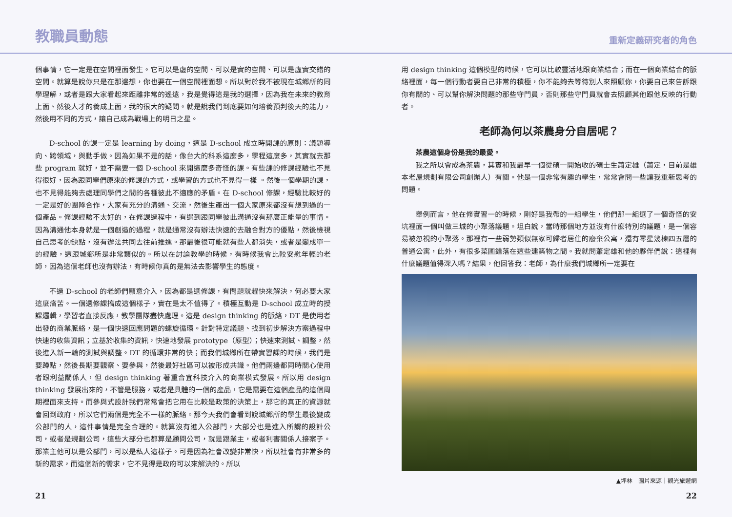教職員動態
重新定義研究者的角色
個事情，它一定是在空間裡面發生。它可以是虛的空間、可以是實的空間、可以是虛實交錯的空間。就算是說你只是在那邊想，你也要在一個空間裡面想。所以對於我不被現在城鄉所的同學理解，或者是跟大家看起來距離非常的遙遠，我是覺得這是我的選擇，因為我在未來的教育上面、然後人才的養成上面，我的很大的疑問。就是說我們到底要如何培養預判後天的能力，然後用不同的方式，讓自己成為戰場上的明日之星。
D-school 的課一定是 learning by doing，這是 D-school 成立時開課的原則：議題導向、跨領域，與動手做。因為如果不是的話，像台大的科系這麼多，學程這麼多，其實就去那些 program 就好，並不需要一個 D-school 來開這麼多奇怪的課。有些課的修課經驗也不見得很好，因為跟同學們原來的修課的方式，或學習的方式也不見得一樣 。然後一個學期的課，也不見得能夠去處理同學們之間的各種彼此不適應的矛盾。在 D-school 修課，經驗比較好的一定是好的團隊合作，大家有充分的溝通、交流，然後生產出一個大家原來都沒有想到過的一個產品。修課經驗不太好的，在修課過程中，有遇到跟同學彼此溝通沒有那麼正能量的事情。因為溝通他本身就是一個創造的過程，就是通常沒有辦法快速的去融合對方的優點，然後檢視自己思考的缺點，沒有辦法共同去往前推進。那最後很可能就有些人都消失，或者是變成單一的經驗，這跟城鄉所是非常類似的。所以在討論教學的時候，有時候我會比較安慰年輕的老師，因為這個老師也沒有辦法，有時候你真的是無法去影響學生的態度。
不過 D-school 的老師們願意介入，因為都是選修課，有問題就趕快來解決，何必要大家這麼痛苦。一個選修課搞成這個樣子，實在是太不值得了。積極互動是 D-school 成立時的授課邏輯，學習者直接反應，教學團隊盡快處理。這是 design thinking 的脈絡，DT 是使用者出發的商業脈絡，是一個快速回應問題的螺旋循環。針對特定議題、找到初步解決方案過程中快速的收集資訊；立基於收集的資訊，快速地發展 prototype（原型）；快速來測試、調整，然後進入新一輪的測試與調整。DT 的循環非常的快；而我們城鄉所在帶實習課的時候，我們是要蹲點，然後長期要觀察、要參與，然後最好社區可以被形成共識。他們兩邊都同時關心使用者跟利益關係人，但 design thinking 著重合宜科技介入的商業模式發展。所以用 design thinking 發展出來的，不管是服務，或者是具體的一個的產品，它是需要在這個產品的這個周期裡面來支持。而參與式設計我們常常會把它用在比較是政策的決策上，那它的真正的資源就會回到政府，所以它們兩個是完全不一樣的脈絡。那今天我們會看到說城鄉所的學生最後變成公部門的人，這件事情是完全合理的。就算沒有進入公部門，大部分也是進入所謂的設計公司，或者是規劃公司，這些大部分也都算是顧問公司，就是跟業主，或者利害關係人接案子。那業主他可以是公部門，可以是私人這樣子。可是因為社會改變非常快，所以社會有非常多的新的需求，而這個新的需求，它不見得是政府可以來解決的。所以
用 design thinking 這個模型的時候，它可以比較靈活地跟商業結合；而在一個商業結合的脈絡裡面，每一個行動者要自己非常的積極，你不能夠去等待別人來照顧你，你要自己來告訴跟你有關的、可以幫你解決問題的那些守門員，否則那些守門員就會去照顧其他跟他反映的行動者。
老師為何以茶農身分自居呢？
茶農這個身份是我的最愛。
我之所以會成為茶農，其實和我最早一個從碩一開始收的碩士生蕭定雄（蕭定，目前是雄本老屋規劃有限公司創辦人）有關。他是一個非常有趣的學生，常常會問一些讓我重新思考的問題。
舉例而言，他在修實習一的時候，剛好是我帶的一組學生，他們那一組選了一個奇怪的安坑裡面一個叫做三城的小聚落議題。坦白說，當時那個地方並沒有什麼特別的議題，是一個容易被忽視的小聚落。那裡有一些弱勢類似無家可歸者居住的廢棄公寓，還有零星幾棟四五層的普通公寓，此外，有很多菜圃錯落在這些建築物之間。我就問蕭定雄和他的夥伴們說：這裡有什麼議題值得深入嗎？結果，他回答我：老師，為什麼我們城鄉所一定要在
▲坪林　圖片來源｜觀光旅遊網
21 22